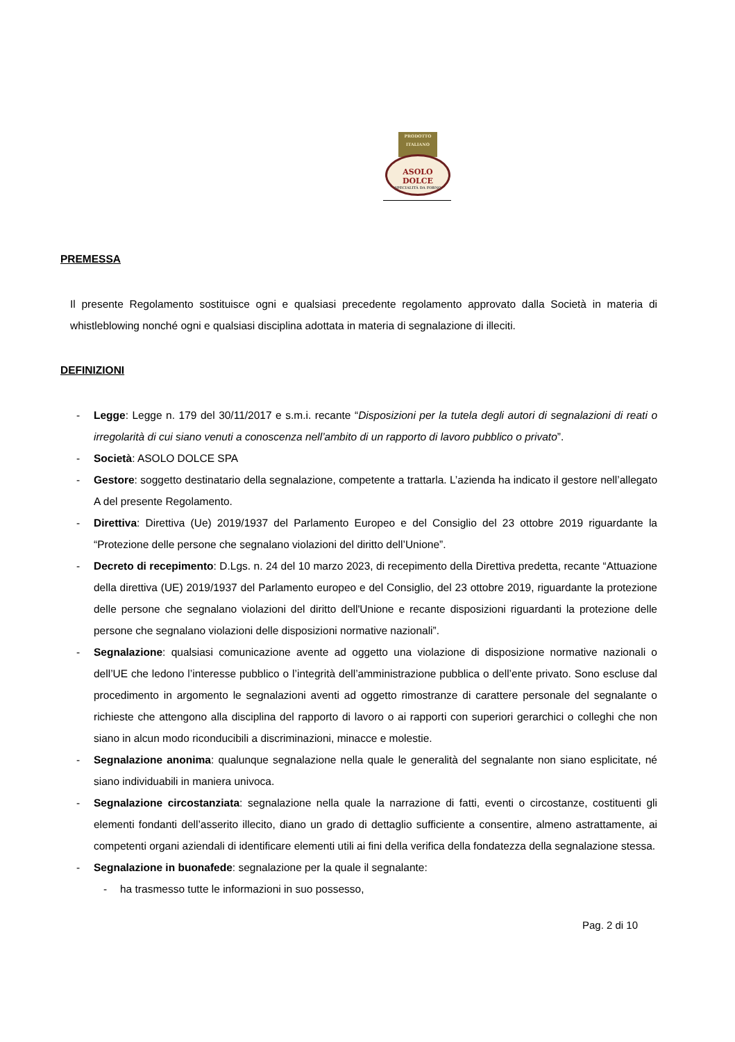PRODOTTO
ITALIANO
ASOLO DOLCE
SPECIALITÀ DA FORNO
PREMESSA
Il presente Regolamento sostituisce ogni e qualsiasi precedente regolamento approvato dalla Società in materia di whistleblowing nonché ogni e qualsiasi disciplina adottata in materia di segnalazione di illeciti.
DEFINIZIONI
- Legge: Legge n. 179 del 30/11/2017 e s.m.i. recante “Disposizioni per la tutela degli autori di segnalazioni di reati o irregolarità di cui siano venuti a conoscenza nell’ambito di un rapporto di lavoro pubblico o privato”.
- Società: ASOLO DOLCE SPA
- Gestore: soggetto destinatario della segnalazione, competente a trattarla. L’azienda ha indicato il gestore nell’allegato A del presente Regolamento.
- Direttiva: Direttiva (Ue) 2019/1937 del Parlamento Europeo e del Consiglio del 23 ottobre 2019 riguardante la “Protezione delle persone che segnalano violazioni del diritto dell’Unione”.
- Decreto di recepimento: D.Lgs. n. 24 del 10 marzo 2023, di recepimento della Direttiva predetta, recante “Attuazione della direttiva (UE) 2019/1937 del Parlamento europeo e del Consiglio, del 23 ottobre 2019, riguardante la protezione delle persone che segnalano violazioni del diritto dell'Unione e recante disposizioni riguardanti la protezione delle persone che segnalano violazioni delle disposizioni normative nazionali”.
- Segnalazione: qualsiasi comunicazione avente ad oggetto una violazione di disposizione normative nazionali o dell’UE che ledono l’interesse pubblico o l’integrità dell’amministrazione pubblica o dell’ente privato. Sono escluse dal procedimento in argomento le segnalazioni aventi ad oggetto rimostranze di carattere personale del segnalante o richieste che attengono alla disciplina del rapporto di lavoro o ai rapporti con superiori gerarchici o colleghi che non siano in alcun modo riconducibili a discriminazioni, minacce e molestie.
- Segnalazione anonima: qualunque segnalazione nella quale le generalità del segnalante non siano esplicitate, né siano individuabili in maniera univoca.
- Segnalazione circostanziata: segnalazione nella quale la narrazione di fatti, eventi o circostanze, costituenti gli elementi fondanti dell’asserito illecito, diano un grado di dettaglio sufficiente a consentire, almeno astrattamente, ai competenti organi aziendali di identificare elementi utili ai fini della verifica della fondatezza della segnalazione stessa.
- Segnalazione in buonafede: segnalazione per la quale il segnalante:
- ha trasmesso tutte le informazioni in suo possesso,
Pag. 2 di 10